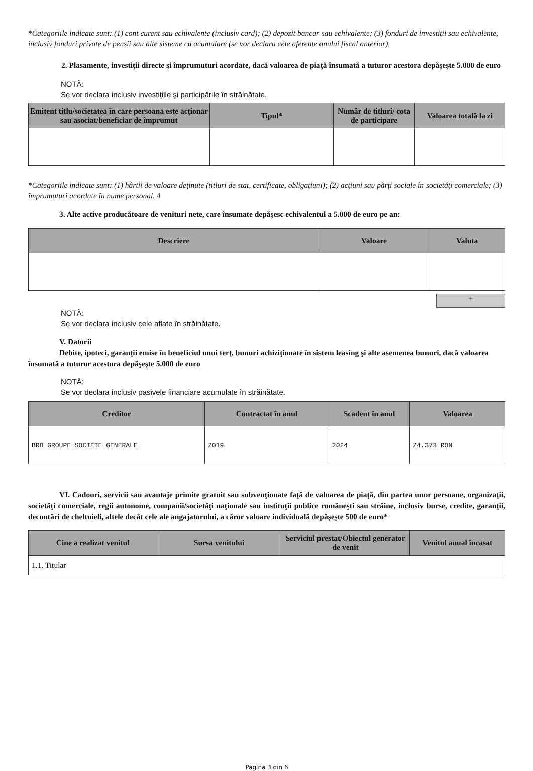*Categoriile indicate sunt: (1) cont curent sau echivalente (inclusiv card); (2) depozit bancar sau echivalente; (3) fonduri de investiţii sau echivalente, inclusiv fonduri private de pensii sau alte sisteme cu acumulare (se vor declara cele aferente anului fiscal anterior).
2. Plasamente, investiţii directe şi împrumuturi acordate, dacă valoarea de piaţă însumată a tuturor acestora depăşeşte 5.000 de euro
NOTĂ:
Se vor declara inclusiv investiţiile şi participările în străinătate.
| Emitent titlu/societatea în care persoana este acţionar sau asociat/beneficiar de împrumut | Tipul* | Număr de titluri/ cota de participare | Valoarea totală la zi |
| --- | --- | --- | --- |
*Categoriile indicate sunt: (1) hârtii de valoare deţinute (titluri de stat, certificate, obligaţiuni); (2) acţiuni sau părţi sociale în societăţi comerciale; (3) împrumuturi acordate în nume personal. 4
3. Alte active producătoare de venituri nete, care însumate depăşesc echivalentul a 5.000 de euro pe an:
| Descriere | Valoare | Valuta |
| --- | --- | --- |
+
NOTĂ:
Se vor declara inclusiv cele aflate în străinătate.
V. Datorii
Debite, ipoteci, garanţii emise în beneficiul unui terţ, bunuri achiziţionate în sistem leasing şi alte asemenea bunuri, dacă valoarea însumată a tuturor acestora depăşeşte 5.000 de euro
NOTĂ:
Se vor declara inclusiv pasivele financiare acumulate în străinătate.
| Creditor | Contractat în anul | Scadent în anul | Valoarea |
| --- | --- | --- | --- |
| BRD GROUPE SOCIETE GENERALE | 2019 | 2024 | 24.373 RON |
VI. Cadouri, servicii sau avantaje primite gratuit sau subvenţionate faţă de valoarea de piaţă, din partea unor persoane, organizaţii, societăţi comerciale, regii autonome, companii/societăţi naţionale sau instituţii publice româneşti sau străine, inclusiv burse, credite, garanţii, decontări de cheltuieli, altele decât cele ale angajatorului, a căror valoare individuală depăşeşte 500 de euro*
| Cine a realizat venitul | Sursa venitului | Serviciul prestat/Obiectul generator de venit | Venitul anual încasat |
| --- | --- | --- | --- |
| 1.1. Titular | | | |
Pagina 3 din 6